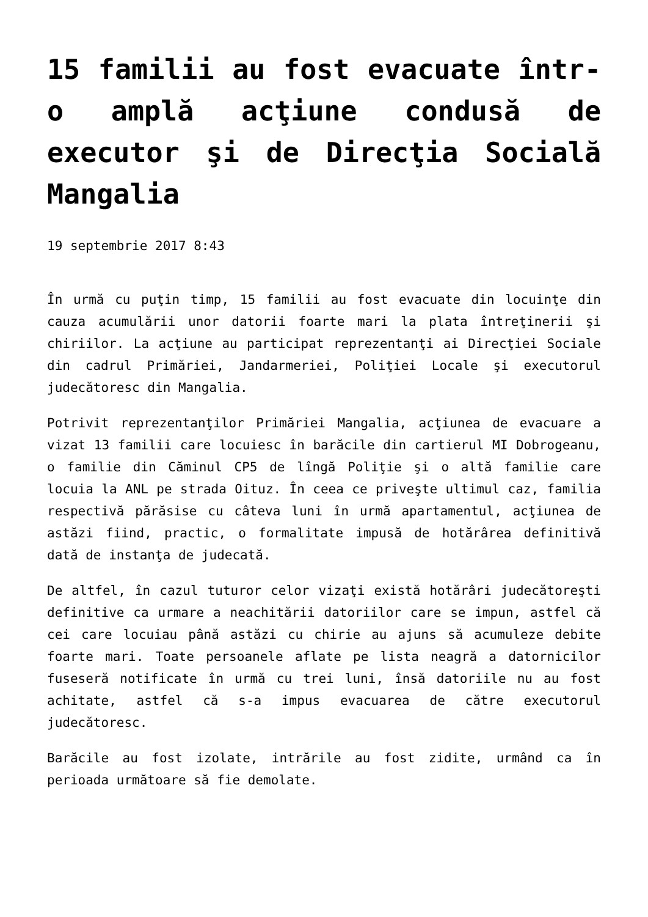15 familii au fost evacuate într-o amplă acţiune condusă de executor şi de Direcţia Socială Mangalia
19 septembrie 2017 8:43
În urmă cu puţin timp, 15 familii au fost evacuate din locuinţe din cauza acumulării unor datorii foarte mari la plata întreţinerii şi chiriilor. La acţiune au participat reprezentanţi ai Direcţiei Sociale din cadrul Primăriei, Jandarmeriei, Poliţiei Locale şi executorul judecătoresc din Mangalia.
Potrivit reprezentanţilor Primăriei Mangalia, acţiunea de evacuare a vizat 13 familii care locuiesc în barăcile din cartierul MI Dobrogeanu, o familie din Căminul CP5 de lîngă Poliţie şi o altă familie care locuia la ANL pe strada Oituz. În ceea ce priveşte ultimul caz, familia respectivă părăsise cu câteva luni în urmă apartamentul, acţiunea de astăzi fiind, practic, o formalitate impusă de hotărârea definitivă dată de instanţa de judecată.
De altfel, în cazul tuturor celor vizaţi există hotărâri judecătoreşti definitive ca urmare a neachitării datoriilor care se impun, astfel că cei care locuiau până astăzi cu chirie au ajuns să acumuleze debite foarte mari. Toate persoanele aflate pe lista neagră a datornicilor fuseseră notificate în urmă cu trei luni, însă datoriile nu au fost achitate, astfel că s-a impus evacuarea de către executorul judecătoresc.
Barăcile au fost izolate, intrările au fost zidite, urmând ca în perioada următoare să fie demolate.